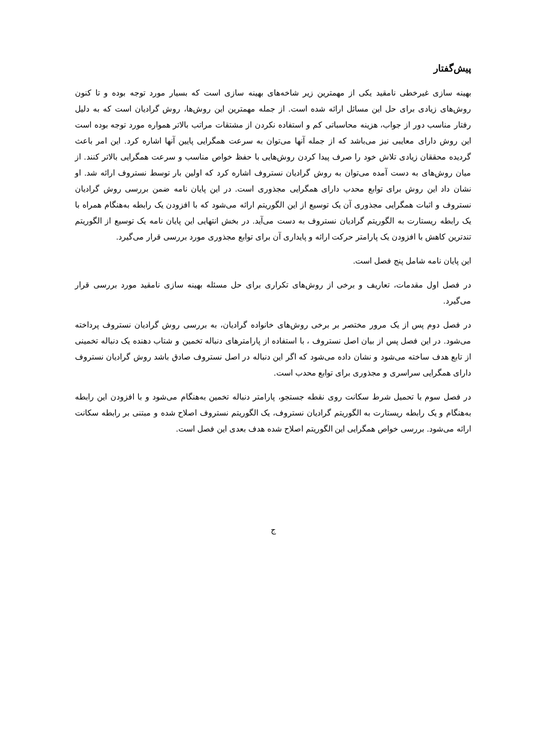پیش‌گفتار
بهینه سازی غیرخطی نامقید یکی از مهمترین زیر شاخه‌های بهینه سازی است که بسیار مورد توجه بوده و تا کنون روش‌های زیادی برای حل این مسائل ارائه شده است. از جمله مهمترین این روش‌ها، روش گرادیان است که به دلیل رفتار مناسب دور از جواب، هزینه محاسباتی کم و استفاده نکردن از مشتقات مراتب بالاتر همواره مورد توجه بوده است این روش دارای معایبی نیز می‌باشد که از جمله آنها می‌توان به سرعت همگرایی پایین آنها اشاره کرد. این امر باعث گردیده محققان زیادی تلاش خود را صرف پیدا کردن روش‌هایی با حفظ خواص مناسب و سرعت همگرایی بالاتر کنند. از میان روش‌های به دست آمده می‌توان به روش گرادیان نستروف اشاره کرد که اولین بار توسط نستروف ارائه شد. او نشان داد این روش برای توابع محدب دارای همگرایی مجذوری است. در این پایان نامه ضمن بررسی روش گرادیان نستروف و اثبات همگرایی مجذوری آن یک توسیع از این الگوریتم ارائه می‌شود که با افزودن یک رابطه به‌هنگام همراه با یک رابطه ریستارت به الگوریتم گرادیان نستروف به دست می‌آید. در بخش انتهایی این پایان نامه یک توسیع از الگوریتم تندترین کاهش با افزودن یک پارامتر حرکت ارائه و پایداری آن برای توابع مجذوری مورد بررسی قرار می‌گیرد.
این پایان نامه شامل پنج فصل است.
در فصل اول مقدمات، تعاریف و برخی از روش‌های تکراری برای حل مسئله بهینه سازی نامقید مورد بررسی قرار می‌گیرد.
در فصل دوم پس از یک مرور مختصر بر برخی روش‌های خانواده گرادیان، به بررسی روش گرادیان نستروف پرداخته می‌شود. در این فصل پس از بیان اصل نستروف ، با استفاده از پارامترهای دنباله تخمین و شتاب دهنده یک دنباله تخمینی از تابع هدف ساخته می‌شود و نشان داده می‌شود که اگر این دنباله در اصل نستروف صادق باشد روش گرادیان نستروف دارای همگرایی سراسری و مجذوری برای توابع محدب است.
در فصل سوم با تحمیل شرط سکانت روی نقطه جستجو، پارامتر دنباله تخمین به‌هنگام می‌شود و با افزودن این رابطه به‌هنگام و یک رابطه ریستارت به الگوریتم گرادیان نستروف، یک الگوریتم نستروف اصلاح شده و مبتنی بر رابطه سکانت ارائه می‌شود. بررسی خواص همگرایی این الگوریتم اصلاح شده هدف بعدی این فصل است.
ج